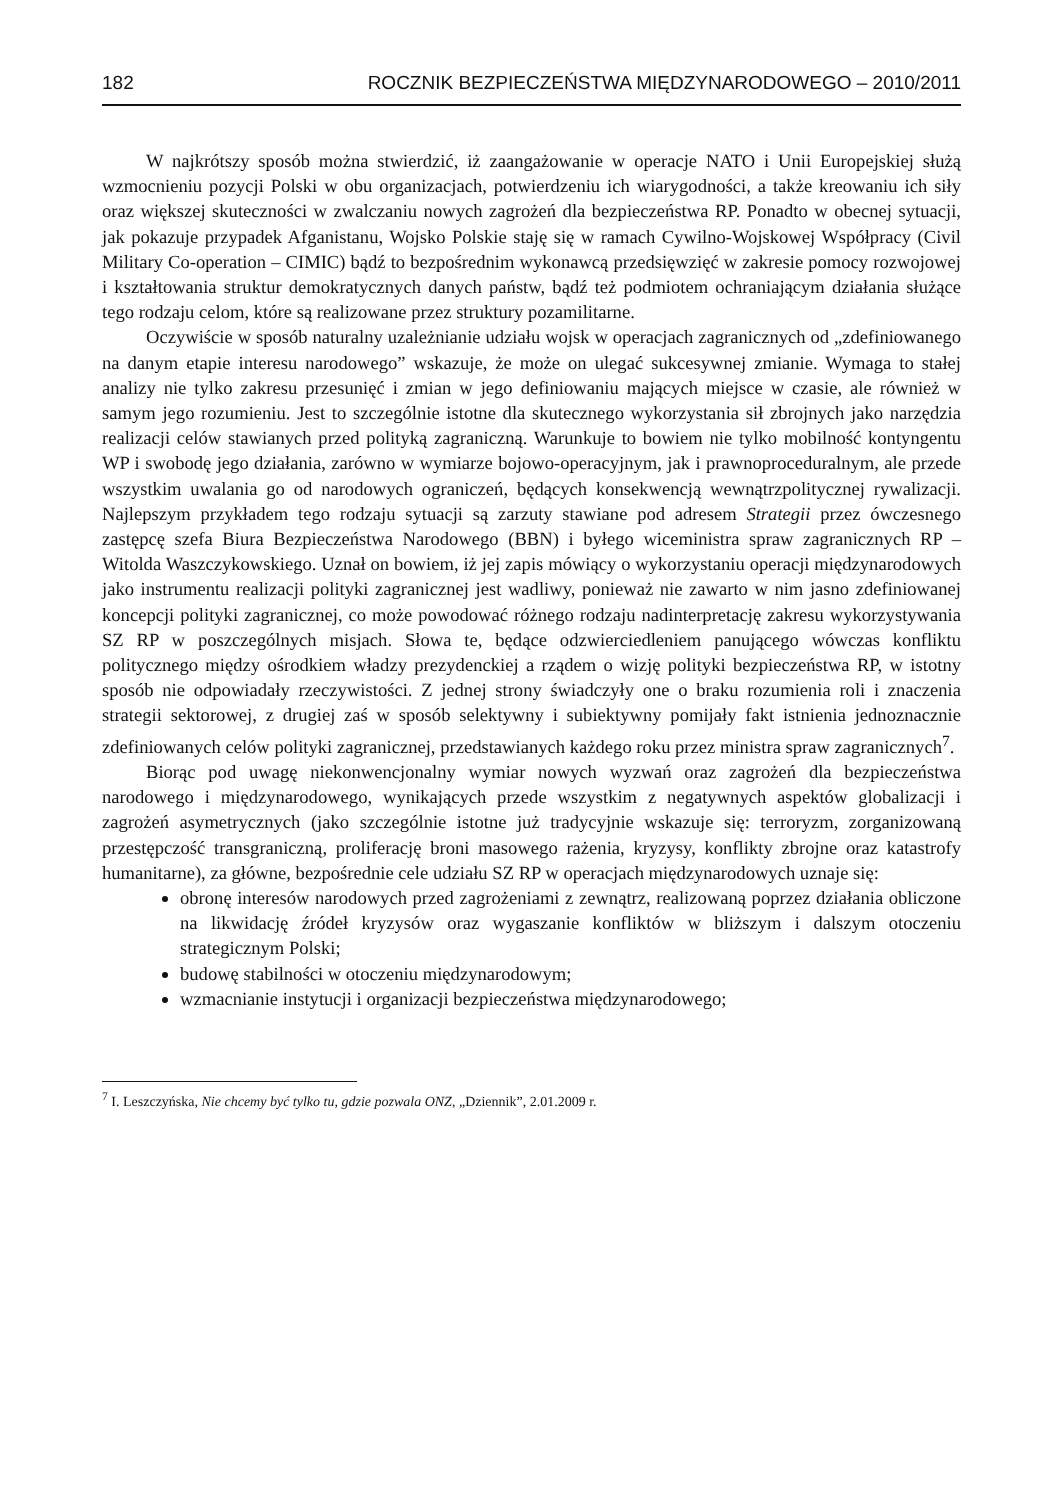182 ROCZNIK BEZPIECZEŃSTWA MIĘDZYNARODOWEGO – 2010/2011
W najkrótszy sposób można stwierdzić, iż zaangażowanie w operacje NATO i Unii Europejskiej służą wzmocnieniu pozycji Polski w obu organizacjach, potwierdzeniu ich wiarygodności, a także kreowaniu ich siły oraz większej skuteczności w zwalczaniu nowych zagrożeń dla bezpieczeństwa RP. Ponadto w obecnej sytuacji, jak pokazuje przypadek Afganistanu, Wojsko Polskie staję się w ramach Cywilno-Wojskowej Współpracy (Civil Military Co-operation – CIMIC) bądź to bezpośrednim wykonawcą przedsięwzięć w zakresie pomocy rozwojowej i kształtowania struktur demokratycznych danych państw, bądź też podmiotem ochraniającym działania służące tego rodzaju celom, które są realizowane przez struktury pozamilitarne.
Oczywiście w sposób naturalny uzależnianie udziału wojsk w operacjach zagranicznych od „zdefiniowanego na danym etapie interesu narodowego” wskazuje, że może on ulegać sukcesywnej zmianie. Wymaga to stałej analizy nie tylko zakresu przesunięć i zmian w jego definiowaniu mających miejsce w czasie, ale również w samym jego rozumieniu. Jest to szczególnie istotne dla skutecznego wykorzystania sił zbrojnych jako narzędzia realizacji celów stawianych przed polityką zagraniczną. Warunkuje to bowiem nie tylko mobilność kontyngentu WP i swobodę jego działania, zarówno w wymiarze bojowo-operacyjnym, jak i prawnoproceduralnym, ale przede wszystkim uwalania go od narodowych ograniczeń, będących konsekwencją wewnątrzpolitycznej rywalizacji. Najlepszym przykładem tego rodzaju sytuacji są zarzuty stawiane pod adresem Strategii przez ówczesnego zastępcę szefa Biura Bezpieczeństwa Narodowego (BBN) i byłego wiceministra spraw zagranicznych RP – Witolda Waszczykowskiego. Uznał on bowiem, iż jej zapis mówiący o wykorzystaniu operacji międzynarodowych jako instrumentu realizacji polityki zagranicznej jest wadliwy, ponieważ nie zawarto w nim jasno zdefiniowanej koncepcji polityki zagranicznej, co może powodować różnego rodzaju nadinterpretację zakresu wykorzystywania SZ RP w poszczególnych misjach. Słowa te, będące odzwierciedleniem panującego wówczas konfliktu politycznego między ośrodkiem władzy prezydenckiej a rządem o wizję polityki bezpieczeństwa RP, w istotny sposób nie odpowiadały rzeczywistości. Z jednej strony świadczyły one o braku rozumienia roli i znaczenia strategii sektorowej, z drugiej zaś w sposób selektywny i subiektywny pomijały fakt istnienia jednoznacznie zdefiniowanych celów polityki zagranicznej, przedstawianych każdego roku przez ministra spraw zagranicznych<sup>7</sup>.
Biorąc pod uwagę niekonwencjonalny wymiar nowych wyzwań oraz zagrożeń dla bezpieczeństwa narodowego i międzynarodowego, wynikających przede wszystkim z negatywnych aspektów globalizacji i zagrożeń asymetrycznych (jako szczególnie istotne już tradycyjnie wskazuje się: terroryzm, zorganizowaną przestępczość transgraniczną, proliferację broni masowego rażenia, kryzysy, konflikty zbrojne oraz katastrofy humanitarne), za główne, bezpośrednie cele udziału SZ RP w operacjach międzynarodowych uznaje się:
obronę interesów narodowych przed zagrożeniami z zewnątrz, realizowaną poprzez działania obliczone na likwidację źródeł kryzysów oraz wygaszanie konfliktów w bliższym i dalszym otoczeniu strategicznym Polski;
budowę stabilności w otoczeniu międzynarodowym;
wzmacnianie instytucji i organizacji bezpieczeństwa międzynarodowego;
<sup>7</sup> I. Leszczyńska, Nie chcemy być tylko tu, gdzie pozwala ONZ, „Dziennik”, 2.01.2009 r.